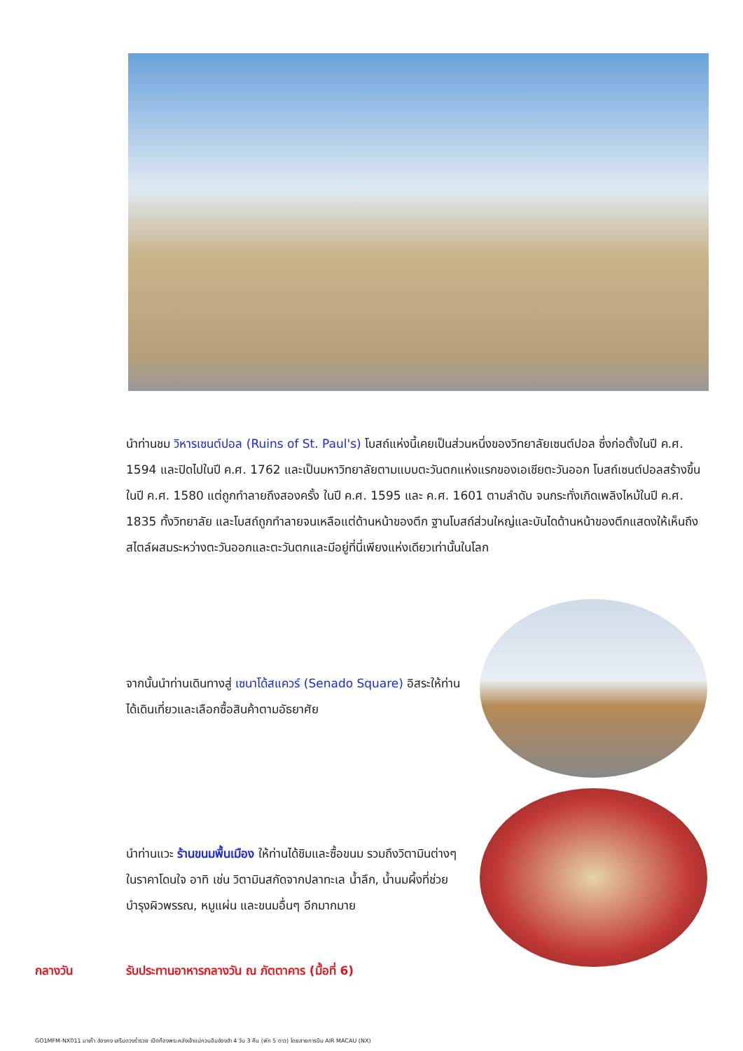นำท่านชม วิหารเซนต์ปอล (Ruins of St. Paul's) โบสถ์แห่งนี้เคยเป็นส่วนหนึ่งของวิทยาลัยเซนต์ปอล ซึ่งก่อตั้งในปี ค.ศ. 1594 และปิดไปในปี ค.ศ. 1762 และเป็นมหาวิทยาลัยตามแบบตะวันตกแห่งแรกของเอเชียตะวันออก โบสถ์เซนต์ปอลสร้างขึ้นในปี ค.ศ. 1580 แต่ถูกทำลายถึงสองครั้ง ในปี ค.ศ. 1595 และ ค.ศ. 1601 ตามลำดับ จนกระทั่งเกิดเพลิงไหม้ในปี ค.ศ. 1835 ทั้งวิทยาลัย และโบสถ์ถูกทำลายจนเหลือแต่ด้านหน้าของตึก ฐานโบสถ์ส่วนใหญ่และบันไดด้านหน้าของตึกแสดงให้เห็นถึงสไตล์ผสมระหว่างตะวันออกและตะวันตกและมีอยู่ที่นี่เพียงแห่งเดียวเท่านั้นในโลก
จากนั้นนำท่านเดินทางสู่ เซนาโด้สแควร์ (Senado Square) อิสระให้ท่านได้เดินเที่ยวและเลือกซื้อสินค้าตามอัธยาศัย
นำท่านแวะ ร้านขนมพื้นเมือง ให้ท่านได้ชิมและซื้อขนม รวมถึงวิตามินต่างๆ ในราคาโดนใจ อาทิ เช่น วิตามินสกัดจากปลาทะเล น้ำลึก, น้ำนมผึ้งที่ช่วยบำรุงผิวพรรณ, หมูแผ่น และขนมอื่นๆ อีกมากมาย
กลางวัน รับประทานอาหารกลางวัน ณ ภัตตาคาร (มื้อที่ 6)
GO1MFM-NX011 มาเก๊า ฮ่องกง เสริมดวงร่ำรวย เปิดท้องพระคลังเจ้าแม่กวนอิมฮ่องฮำ 4 วัน 3 คืน (พัก 5 ดาว) โดยสายการบิน AIR MACAU (NX)